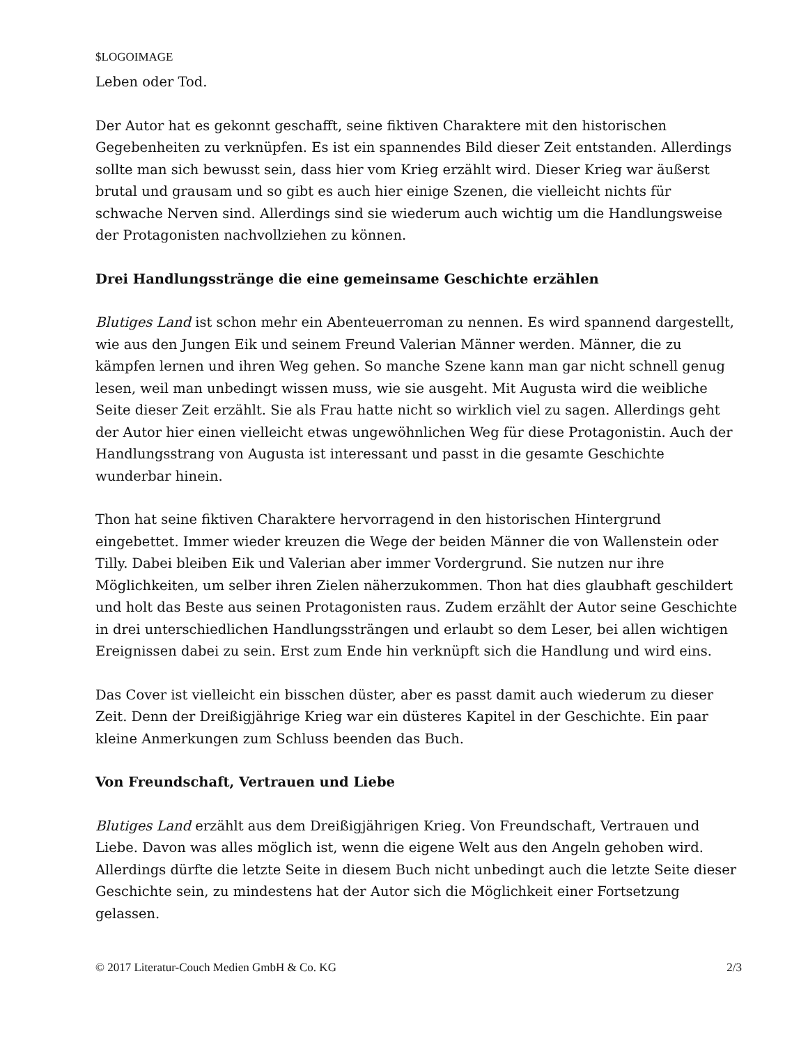$LOGOIMAGE
Leben oder Tod.
Der Autor hat es gekonnt geschafft, seine fiktiven Charaktere mit den historischen Gegebenheiten zu verknüpfen. Es ist ein spannendes Bild dieser Zeit entstanden. Allerdings sollte man sich bewusst sein, dass hier vom Krieg erzählt wird. Dieser Krieg war äußerst brutal und grausam und so gibt es auch hier einige Szenen, die vielleicht nichts für schwache Nerven sind. Allerdings sind sie wiederum auch wichtig um die Handlungsweise der Protagonisten nachvollziehen zu können.
Drei Handlungsstränge die eine gemeinsame Geschichte erzählen
Blutiges Land ist schon mehr ein Abenteuerroman zu nennen. Es wird spannend dargestellt, wie aus den Jungen Eik und seinem Freund Valerian Männer werden. Männer, die zu kämpfen lernen und ihren Weg gehen. So manche Szene kann man gar nicht schnell genug lesen, weil man unbedingt wissen muss, wie sie ausgeht. Mit Augusta wird die weibliche Seite dieser Zeit erzählt. Sie als Frau hatte nicht so wirklich viel zu sagen. Allerdings geht der Autor hier einen vielleicht etwas ungewöhnlichen Weg für diese Protagonistin. Auch der Handlungsstrang von Augusta ist interessant und passt in die gesamte Geschichte wunderbar hinein.
Thon hat seine fiktiven Charaktere hervorragend in den historischen Hintergrund eingebettet. Immer wieder kreuzen die Wege der beiden Männer die von Wallenstein oder Tilly. Dabei bleiben Eik und Valerian aber immer Vordergrund. Sie nutzen nur ihre Möglichkeiten, um selber ihren Zielen näherzukommen. Thon hat dies glaubhaft geschildert und holt das Beste aus seinen Protagonisten raus. Zudem erzählt der Autor seine Geschichte in drei unterschiedlichen Handlungssträngen und erlaubt so dem Leser, bei allen wichtigen Ereignissen dabei zu sein. Erst zum Ende hin verknüpft sich die Handlung und wird eins.
Das Cover ist vielleicht ein bisschen düster, aber es passt damit auch wiederum zu dieser Zeit. Denn der Dreißigjährige Krieg war ein düsteres Kapitel in der Geschichte. Ein paar kleine Anmerkungen zum Schluss beenden das Buch.
Von Freundschaft, Vertrauen und Liebe
Blutiges Land erzählt aus dem Dreißigjährigen Krieg. Von Freundschaft, Vertrauen und Liebe. Davon was alles möglich ist, wenn die eigene Welt aus den Angeln gehoben wird. Allerdings dürfte die letzte Seite in diesem Buch nicht unbedingt auch die letzte Seite dieser Geschichte sein, zu mindestens hat der Autor sich die Möglichkeit einer Fortsetzung gelassen.
© 2017 Literatur-Couch Medien GmbH & Co. KG 2/3